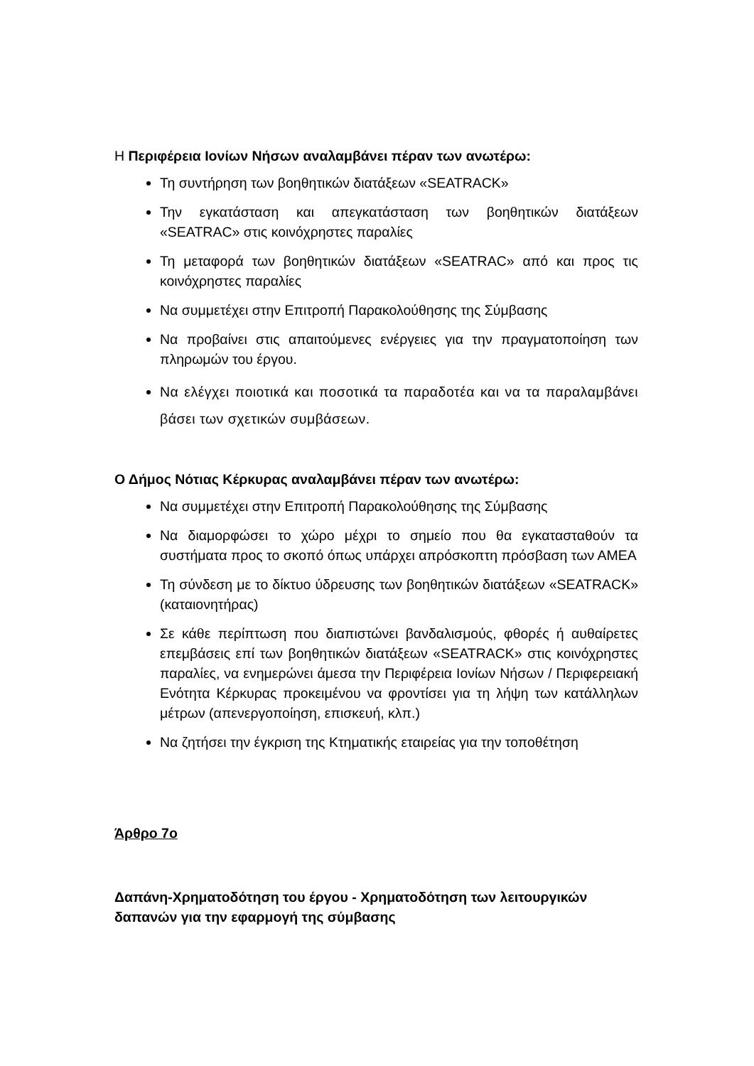Η Περιφέρεια Ιονίων Νήσων αναλαμβάνει πέραν των ανωτέρω:
Τη συντήρηση των βοηθητικών διατάξεων «SEATRACK»
Την εγκατάσταση και απεγκατάσταση των βοηθητικών διατάξεων «SEATRAC» στις κοινόχρηστες παραλίες
Τη μεταφορά των βοηθητικών διατάξεων «SEATRAC» από και προς τις κοινόχρηστες παραλίες
Να συμμετέχει στην Επιτροπή Παρακολούθησης της Σύμβασης
Να προβαίνει στις απαιτούμενες ενέργειες για την πραγματοποίηση των πληρωμών του έργου.
Να ελέγχει ποιοτικά και ποσοτικά τα παραδοτέα και να τα παραλαμβάνει βάσει των σχετικών συμβάσεων.
Ο Δήμος Νότιας Κέρκυρας αναλαμβάνει πέραν των ανωτέρω:
Να συμμετέχει στην Επιτροπή Παρακολούθησης της Σύμβασης
Να διαμορφώσει το χώρο μέχρι το σημείο που θα εγκατασταθούν τα συστήματα προς το σκοπό όπως υπάρχει απρόσκοπτη πρόσβαση των ΑΜΕΑ
Τη σύνδεση με το δίκτυο ύδρευσης των βοηθητικών διατάξεων «SEATRACK» (καταιονητήρας)
Σε κάθε περίπτωση που διαπιστώνει βανδαλισμούς, φθορές ή αυθαίρετες επεμβάσεις επί των βοηθητικών διατάξεων «SEATRACK» στις κοινόχρηστες παραλίες, να ενημερώνει άμεσα την Περιφέρεια Ιονίων Νήσων / Περιφερειακή Ενότητα Κέρκυρας προκειμένου να φροντίσει για τη λήψη των κατάλληλων μέτρων (απενεργοποίηση, επισκευή, κλπ.)
Να ζητήσει την έγκριση της Κτηματικής εταιρείας για την τοποθέτηση
Άρθρο 7ο
Δαπάνη-Χρηματοδότηση του έργου - Χρηματοδότηση των λειτουργικών δαπανών για την εφαρμογή της σύμβασης